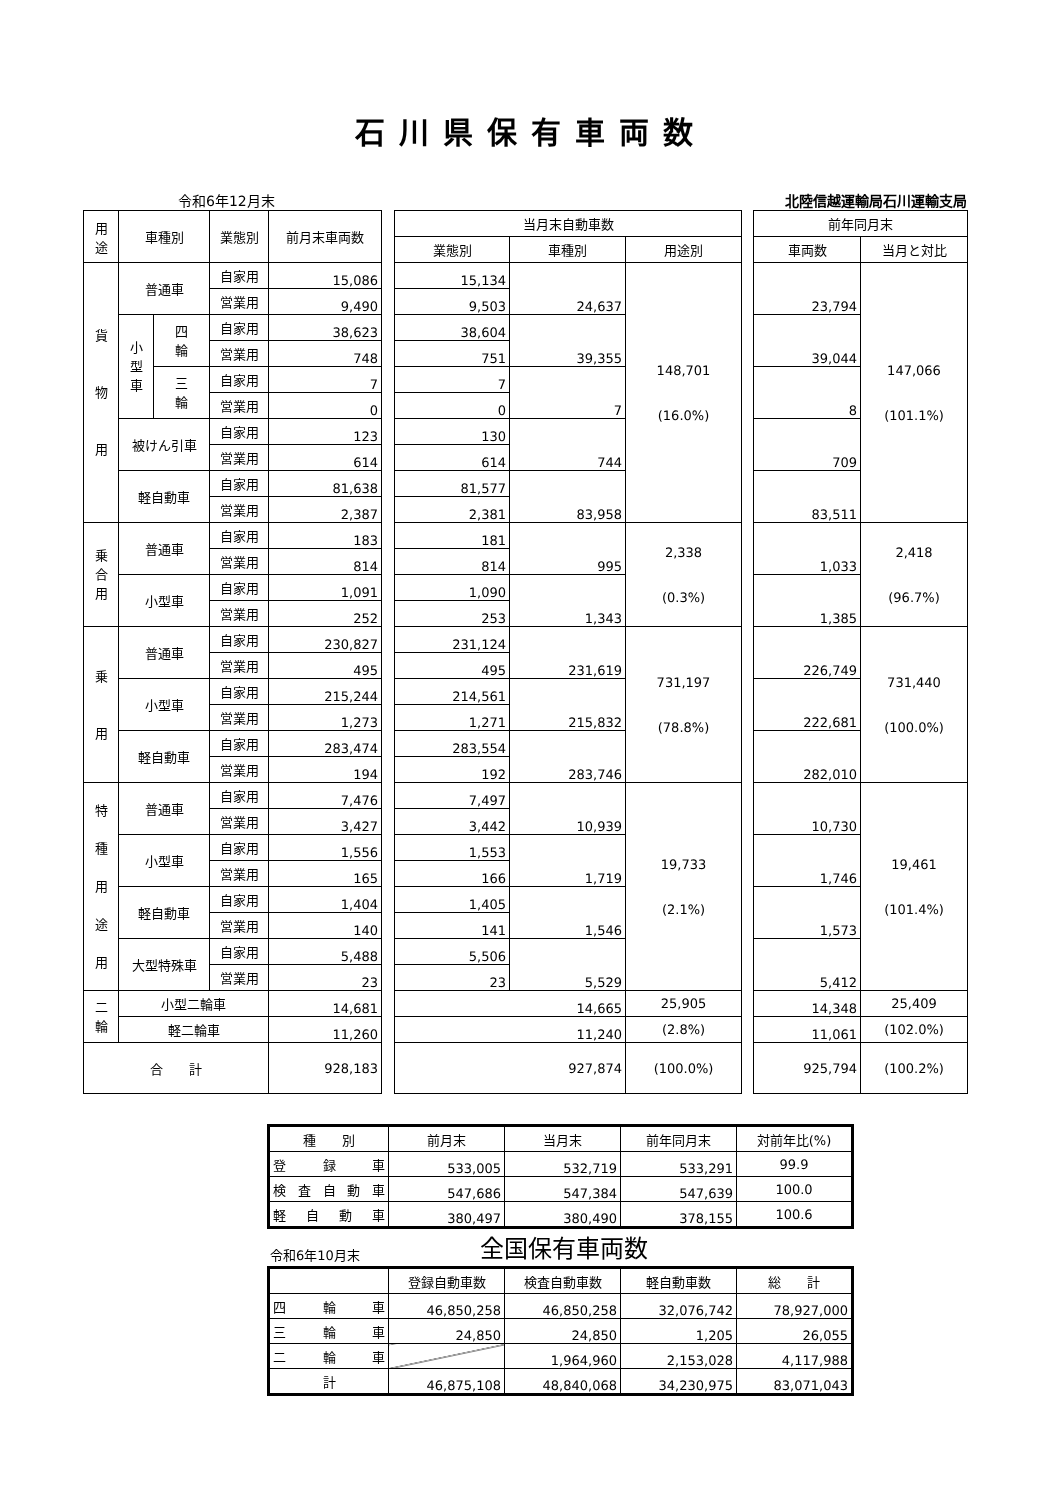石川県保有車両数
令和6年12月末 北陸信越運輸局石川運輸支局
| 用 途 | 車種別 | | 業態別 | 前月末車両数 | | 当月末自動車数 | | | | 前年同月末 | |
| | | | | | | 業態別 | 車種別 | 用途別 | | 車両数 | 当月と対比 |
| 貨 物 用 | 普通車 | | 自家用 | 15,086 | | 15,134 | 24,637 | 148,701 (16.0%) | | 23,794 | 147,066 (101.1%) |
| | | | 営業用 | 9,490 | | 9,503 | | | | | |
| | 小 型 車 | 四 輪 | 自家用 | 38,623 | | 38,604 | 39,355 | | | 39,044 | |
| | | | 営業用 | 748 | | 751 | | | | | |
| | | 三 輪 | 自家用 | 7 | | 7 | 7 | | | 8 | |
| | | | 営業用 | 0 | | 0 | | | | | |
| | 被けん引車 | | 自家用 | 123 | | 130 | 744 | | | 709 | |
| | | | 営業用 | 614 | | 614 | | | | | |
| | 軽自動車 | | 自家用 | 81,638 | | 81,577 | 83,958 | | | 83,511 | |
| | | | 営業用 | 2,387 | | 2,381 | | | | | |
| 乗 合 用 | 普通車 | | 自家用 | 183 | | 181 | 995 | 2,338 (0.3%) | | 1,033 | 2,418 (96.7%) |
| | | | 営業用 | 814 | | 814 | | | | | |
| | 小型車 | | 自家用 | 1,091 | | 1,090 | 1,343 | | | 1,385 | |
| | | | 営業用 | 252 | | 253 | | | | | |
| 乗 用 | 普通車 | | 自家用 | 230,827 | | 231,124 | 231,619 | 731,197 (78.8%) | | 226,749 | 731,440 (100.0%) |
| | | | 営業用 | 495 | | 495 | | | | | |
| | 小型車 | | 自家用 | 215,244 | | 214,561 | 215,832 | | | 222,681 | |
| | | | 営業用 | 1,273 | | 1,271 | | | | | |
| | 軽自動車 | | 自家用 | 283,474 | | 283,554 | 283,746 | | | 282,010 | |
| | | | 営業用 | 194 | | 192 | | | | | |
| 特 種 用 途 用 | 普通車 | | 自家用 | 7,476 | | 7,497 | 10,939 | 19,733 (2.1%) | | 10,730 | 19,461 (101.4%) |
| | | | 営業用 | 3,427 | | 3,442 | | | | | |
| | 小型車 | | 自家用 | 1,556 | | 1,553 | 1,719 | | | 1,746 | |
| | | | 営業用 | 165 | | 166 | | | | | |
| | 軽自動車 | | 自家用 | 1,404 | | 1,405 | 1,546 | | | 1,573 | |
| | | | 営業用 | 140 | | 141 | | | | | |
| | 大型特殊車 | | 自家用 | 5,488 | | 5,506 | 5,529 | | | 5,412 | |
| | | | 営業用 | 23 | | 23 | | | | | |
| 二 輪 | 小型二輪車 | | | 14,681 | | 14,665 | | 25,905 | | 14,348 | 25,409 |
| | 軽二輪車 | | | 11,260 | | 11,240 | | (2.8%) | | 11,061 | (102.0%) |
| 合 計 | | | | 928,183 | | 927,874 | | (100.0%) | | 925,794 | (100.2%) |
| 種 別 | 前月末 | 当月末 | 前年同月末 | 対前年比(%) |
| --- | --- | --- | --- | --- |
| 登 録 車 | 533,005 | 532,719 | 533,291 | 99.9 |
| 検 査 自 動 車 | 547,686 | 547,384 | 547,639 | 100.0 |
| 軽 自 動 車 | 380,497 | 380,490 | 378,155 | 100.6 |
令和6年10月末 全国保有車両数
| | 登録自動車数 | 検査自動車数 | 軽自動車数 | 総 計 |
| --- | --- | --- | --- | --- |
| 四 輪 車 | 46,850,258 | 46,850,258 | 32,076,742 | 78,927,000 |
| 三 輪 車 | 24,850 | 24,850 | 1,205 | 26,055 |
| 二 輪 車 | | 1,964,960 | 2,153,028 | 4,117,988 |
| 計 | 46,875,108 | 48,840,068 | 34,230,975 | 83,071,043 |